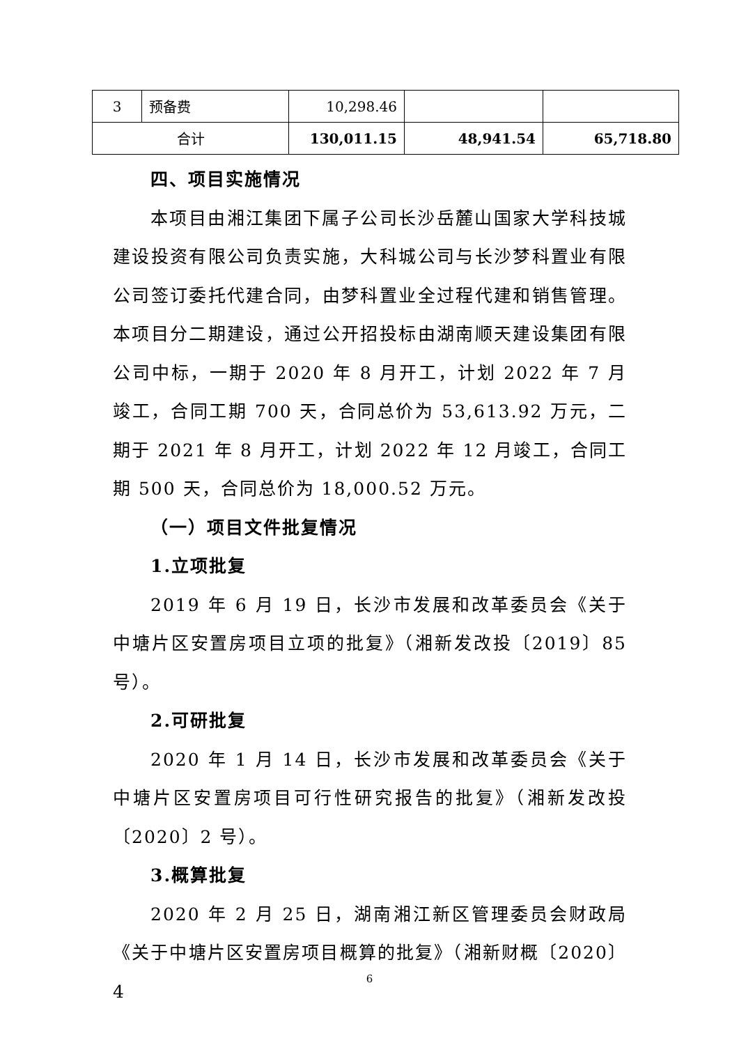| 3 | 预备费 | 10,298.46 | | |
| 合计 | | 130,011.15 | 48,941.54 | 65,718.80 |
四、项目实施情况
本项目由湘江集团下属子公司长沙岳麓山国家大学科技城建设投资有限公司负责实施，大科城公司与长沙梦科置业有限公司签订委托代建合同，由梦科置业全过程代建和销售管理。本项目分二期建设，通过公开招投标由湖南顺天建设集团有限公司中标，一期于 2020 年 8 月开工，计划 2022 年 7 月竣工，合同工期 700 天，合同总价为 53,613.92 万元，二期于 2021 年 8 月开工，计划 2022 年 12 月竣工，合同工期 500 天，合同总价为 18,000.52 万元。
（一）项目文件批复情况
1.立项批复
2019 年 6 月 19 日，长沙市发展和改革委员会《关于中塘片区安置房项目立项的批复》（湘新发改投〔2019〕85 号）。
2.可研批复
2020 年 1 月 14 日，长沙市发展和改革委员会《关于中塘片区安置房项目可行性研究报告的批复》（湘新发改投〔2020〕2 号）。
3.概算批复
2020 年 2 月 25 日，湖南湘江新区管理委员会财政局《关于中塘片区安置房项目概算的批复》（湘新财概〔2020〕4
6